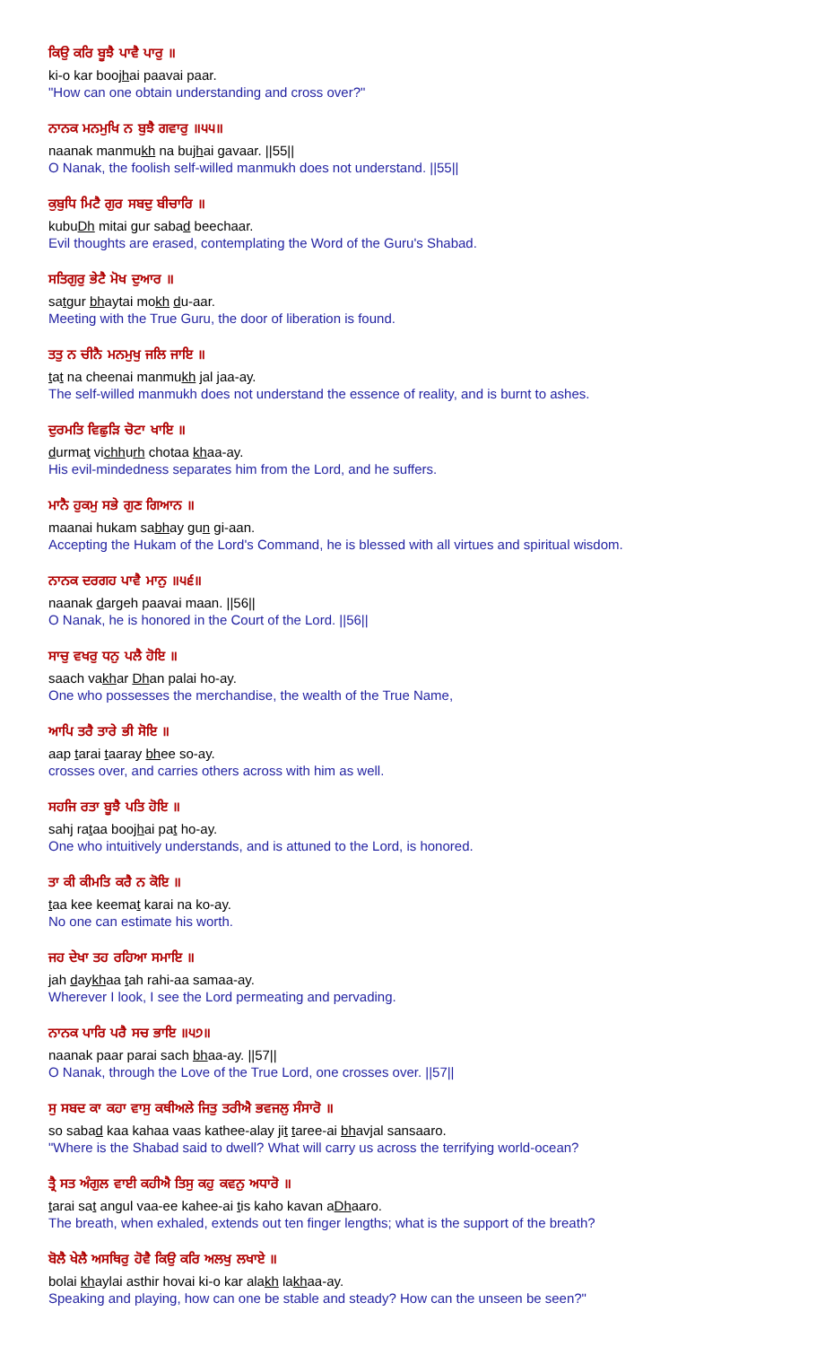ਕਿਉ ਕਰਿ ਬੂਝੈ ਪਾਵੈ ਪਾਰੁ ॥
ki-o kar boojhai paavai paar.
"How can one obtain understanding and cross over?"
ਨਾਨਕ ਮਨਮੁਖਿ ਨ ਬੁਝੈ ਗਵਾਰੁ ॥੫੫॥
naanak manmukh na bujhai gavaar. ||55||
O Nanak, the foolish self-willed manmukh does not understand. ||55||
ਕੁਬੁਧਿ ਮਿਟੈ ਗੁਰ ਸਬਦੁ ਬੀਚਾਰਿ ॥
kubuDh mitai gur sabad beechaar.
Evil thoughts are erased, contemplating the Word of the Guru's Shabad.
ਸਤਿਗੁਰੁ ਭੇਟੈ ਮੋਖ ਦੁਆਰ ॥
satgur bhaytai mokh du-aar.
Meeting with the True Guru, the door of liberation is found.
ਤਤੁ ਨ ਚੀਨੈ ਮਨਮੁਖੁ ਜਲਿ ਜਾਇ ॥
tat na cheenai manmukh jal jaa-ay.
The self-willed manmukh does not understand the essence of reality, and is burnt to ashes.
ਦੁਰਮਤਿ ਵਿਛੁੜਿ ਚੋਟਾ ਖਾਇ ॥
durmat vichhurh chotaa khaa-ay.
His evil-mindedness separates him from the Lord, and he suffers.
ਮਾਨੈ ਹੁਕਮੁ ਸਭੇ ਗੁਣ ਗਿਆਨ ॥
maanai hukam sabhay gun gi-aan.
Accepting the Hukam of the Lord's Command, he is blessed with all virtues and spiritual wisdom.
ਨਾਨਕ ਦਰਗਹ ਪਾਵੈ ਮਾਨੁ ॥੫੬॥
naanak dargeh paavai maan. ||56||
O Nanak, he is honored in the Court of the Lord. ||56||
ਸਾਚੁ ਵਖਰੁ ਧਨੁ ਪਲੈ ਹੋਇ ॥
saach vakhar Dhan palai ho-ay.
One who possesses the merchandise, the wealth of the True Name,
ਆਪਿ ਤਰੈ ਤਾਰੇ ਭੀ ਸੋਇ ॥
aap tarai taaray bhee so-ay.
crosses over, and carries others across with him as well.
ਸਹਜਿ ਰਤਾ ਬੂਝੈ ਪਤਿ ਹੋਇ ॥
sahj rataa boojhai pat ho-ay.
One who intuitively understands, and is attuned to the Lord, is honored.
ਤਾ ਕੀ ਕੀਮਤਿ ਕਰੈ ਨ ਕੋਇ ॥
taa kee keemat karai na ko-ay.
No one can estimate his worth.
ਜਹ ਦੇਖਾ ਤਹ ਰਹਿਆ ਸਮਾਇ ॥
jah daykhaa tah rahi-aa samaa-ay.
Wherever I look, I see the Lord permeating and pervading.
ਨਾਨਕ ਪਾਰਿ ਪਰੈ ਸਚ ਭਾਇ ॥੫੭॥
naanak paar parai sach bhaa-ay. ||57||
O Nanak, through the Love of the True Lord, one crosses over. ||57||
ਸੁ ਸਬਦ ਕਾ ਕਹਾ ਵਾਸੁ ਕਥੀਅਲੇ ਜਿਤੁ ਤਰੀਐ ਭਵਜਲੁ ਸੰਸਾਰੋ ॥
so sabad kaa kahaa vaas kathee-alay jit taree-ai bhavjal sansaaro.
"Where is the Shabad said to dwell? What will carry us across the terrifying world-ocean?
ਤ੍ਰੈ ਸਤ ਅੰਗੁਲ ਵਾਈ ਕਹੀਐ ਤਿਸੁ ਕਹੁ ਕਵਨੁ ਅਧਾਰੋ ॥
tarai sat angul vaa-ee kahee-ai tis kaho kavan aDhaaro.
The breath, when exhaled, extends out ten finger lengths; what is the support of the breath?
ਬੋਲੈ ਖੇਲੈ ਅਸਥਿਰੁ ਹੋਵੈ ਕਿਉ ਕਰਿ ਅਲਖੁ ਲਖਾਏ ॥
bolai khaylai asthir hovai ki-o kar alakh lakhaa-ay.
Speaking and playing, how can one be stable and steady? How can the unseen be seen?"